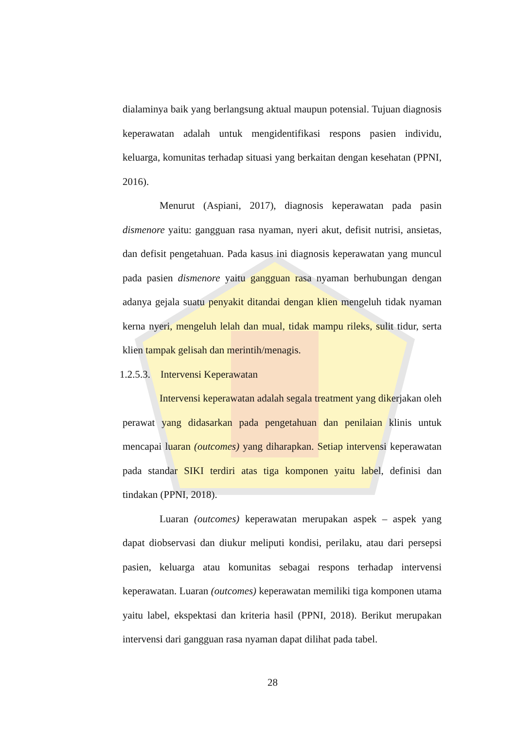dialaminya baik yang berlangsung aktual maupun potensial. Tujuan diagnosis keperawatan adalah untuk mengidentifikasi respons pasien individu, keluarga, komunitas terhadap situasi yang berkaitan dengan kesehatan (PPNI, 2016).
Menurut (Aspiani, 2017), diagnosis keperawatan pada pasin dismenore yaitu: gangguan rasa nyaman, nyeri akut, defisit nutrisi, ansietas, dan defisit pengetahuan. Pada kasus ini diagnosis keperawatan yang muncul pada pasien dismenore yaitu gangguan rasa nyaman berhubungan dengan adanya gejala suatu penyakit ditandai dengan klien mengeluh tidak nyaman kerna nyeri, mengeluh lelah dan mual, tidak mampu rileks, sulit tidur, serta klien tampak gelisah dan merintih/menagis.
1.2.5.3. Intervensi Keperawatan
Intervensi keperawatan adalah segala treatment yang dikerjakan oleh perawat yang didasarkan pada pengetahuan dan penilaian klinis untuk mencapai luaran (outcomes) yang diharapkan. Setiap intervensi keperawatan pada standar SIKI terdiri atas tiga komponen yaitu label, definisi dan tindakan (PPNI, 2018).
Luaran (outcomes) keperawatan merupakan aspek – aspek yang dapat diobservasi dan diukur meliputi kondisi, perilaku, atau dari persepsi pasien, keluarga atau komunitas sebagai respons terhadap intervensi keperawatan. Luaran (outcomes) keperawatan memiliki tiga komponen utama yaitu label, ekspektasi dan kriteria hasil (PPNI, 2018). Berikut merupakan intervensi dari gangguan rasa nyaman dapat dilihat pada tabel.
28